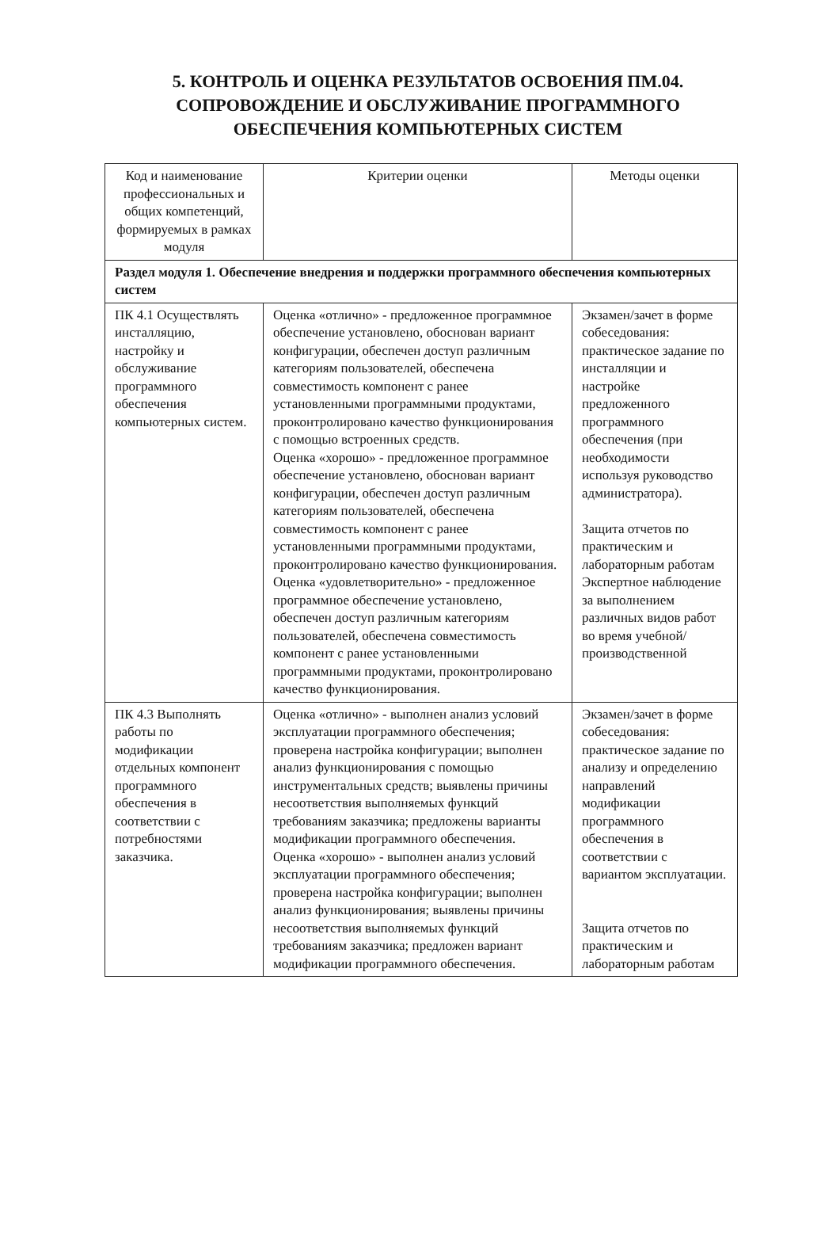5. КОНТРОЛЬ И ОЦЕНКА РЕЗУЛЬТАТОВ ОСВОЕНИЯ ПМ.04. СОПРОВОЖДЕНИЕ И ОБСЛУЖИВАНИЕ ПРОГРАММНОГО ОБЕСПЕЧЕНИЯ КОМПЬЮТЕРНЫХ СИСТЕМ
| Код и наименование профессиональных и общих компетенций, формируемых в рамках модуля | Критерии оценки | Методы оценки |
| --- | --- | --- |
| Раздел модуля 1. Обеспечение внедрения и поддержки программного обеспечения компьютерных систем | | |
| ПК 4.1 Осуществлять инсталляцию, настройку и обслуживание программного обеспечения компьютерных систем. | Оценка «отлично» - предложенное программное обеспечение установлено, обоснован вариант конфигурации, обеспечен доступ различным категориям пользователей, обеспечена совместимость компонент с ранее установленными программными продуктами, проконтролировано качество функционирования с помощью встроенных средств. Оценка «хорошо» - предложенное программное обеспечение установлено, обоснован вариант конфигурации, обеспечен доступ различным категориям пользователей, обеспечена совместимость компонент с ранее установленными программными продуктами, проконтролировано качество функционирования. Оценка «удовлетворительно» - предложенное программное обеспечение установлено, обеспечен доступ различным категориям пользователей, обеспечена совместимость компонент с ранее установленными программными продуктами, проконтролировано качество функционирования. | Экзамен/зачет в форме собеседования: практическое задание по инсталляции и настройке предложенного программного обеспечения (при необходимости используя руководство администратора). Защита отчетов по практическим и лабораторным работам Экспертное наблюдение за выполнением различных видов работ во время учебной/ производственной |
| ПК 4.3 Выполнять работы по модификации отдельных компонент программного обеспечения в соответствии с потребностями заказчика. | Оценка «отлично» - выполнен анализ условий эксплуатации программного обеспечения; проверена настройка конфигурации; выполнен анализ функционирования с помощью инструментальных средств; выявлены причины несоответствия выполняемых функций требованиям заказчика; предложены варианты модификации программного обеспечения. Оценка «хорошо» - выполнен анализ условий эксплуатации программного обеспечения; проверена настройка конфигурации; выполнен анализ функционирования; выявлены причины несоответствия выполняемых функций требованиям заказчика; предложен вариант модификации программного обеспечения. | Экзамен/зачет в форме собеседования: практическое задание по анализу и определению направлений модификации программного обеспечения в соответствии с вариантом эксплуатации. Защита отчетов по практическим и лабораторным работам |